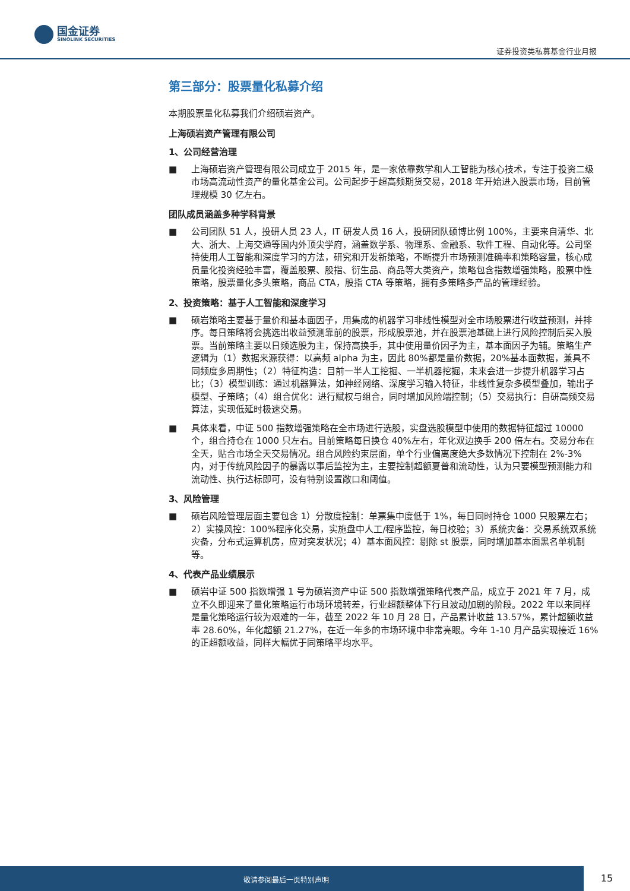国金证券
SINOLINK SECURITIES
证券投资类私募基金行业月报
第三部分：股票量化私募介绍
本期股票量化私募我们介绍硕岩资产。
上海硕岩资产管理有限公司
1、公司经营治理
■ 上海硕岩资产管理有限公司成立于 2015 年，是一家依靠数学和人工智能为核心技术，专注于投资二级市场高流动性资产的量化基金公司。公司起步于超高频期货交易，2018 年开始进入股票市场，目前管理规模 30 亿左右。
团队成员涵盖多种学科背景
■ 公司团队 51 人，投研人员 23 人，IT 研发人员 16 人，投研团队硕博比例 100%，主要来自清华、北大、浙大、上海交通等国内外顶尖学府，涵盖数学系、物理系、金融系、软件工程、自动化等。公司坚持使用人工智能和深度学习的方法，研究和开发新策略，不断提升市场预测准确率和策略容量，核心成员量化投资经验丰富，覆盖股票、股指、衍生品、商品等大类资产，策略包含指数增强策略，股票中性策略，股票量化多头策略，商品 CTA，股指 CTA 等策略，拥有多策略多产品的管理经验。
2、投资策略：基于人工智能和深度学习
■ 硕岩策略主要基于量价和基本面因子，用集成的机器学习非线性模型对全市场股票进行收益预测，并排序。每日策略将会挑选出收益预测靠前的股票，形成股票池，并在股票池基础上进行风险控制后买入股票。当前策略主要以日频选股为主，保持高换手，其中使用量价因子为主，基本面因子为辅。策略生产逻辑为（1）数据来源获得：以高频 alpha 为主，因此 80%都是量价数据，20%基本面数据，兼具不同频度多周期性；（2）特征构造：目前一半人工挖掘、一半机器挖掘，未来会进一步提升机器学习占比；（3）模型训练：通过机器算法，如神经网络、深度学习输入特征，非线性复杂多模型叠加，输出子模型、子策略；（4）组合优化：进行赋权与组合，同时增加风险端控制；（5）交易执行：自研高频交易算法，实现低延时极速交易。
■ 具体来看，中证 500 指数增强策略在全市场进行选股，实盘选股模型中使用的数据特征超过 10000 个，组合持仓在 1000 只左右。目前策略每日换仓 40%左右，年化双边换手 200 倍左右。交易分布在全天，贴合市场全天交易情况。组合风险约束层面，单个行业偏离度绝大多数情况下控制在 2%-3%内，对于传统风险因子的暴露以事后监控为主，主要控制超额夏普和流动性，认为只要模型预测能力和流动性、执行达标即可，没有特别设置敞口和阈值。
3、风险管理
■ 硕岩风险管理层面主要包含 1）分散度控制：单票集中度低于 1%，每日同时持仓 1000 只股票左右；2）实操风控：100%程序化交易，实施盘中人工/程序监控，每日校验；3）系统灾备：交易系统双系统灾备，分布式运算机房，应对突发状况；4）基本面风控：剔除 st 股票，同时增加基本面黑名单机制等。
4、代表产品业绩展示
■ 硕岩中证 500 指数增强 1 号为硕岩资产中证 500 指数增强策略代表产品，成立于 2021 年 7 月，成立不久即迎来了量化策略运行市场环境转差，行业超额整体下行且波动加剧的阶段。2022 年以来同样是量化策略运行较为艰难的一年，截至 2022 年 10 月 28 日，产品累计收益 13.57%，累计超额收益率 28.60%，年化超额 21.27%，在近一年多的市场环境中非常亮眼。今年 1-10 月产品实现接近 16%的正超额收益，同样大幅优于同策略平均水平。
敬请参阅最后一页特别声明
15